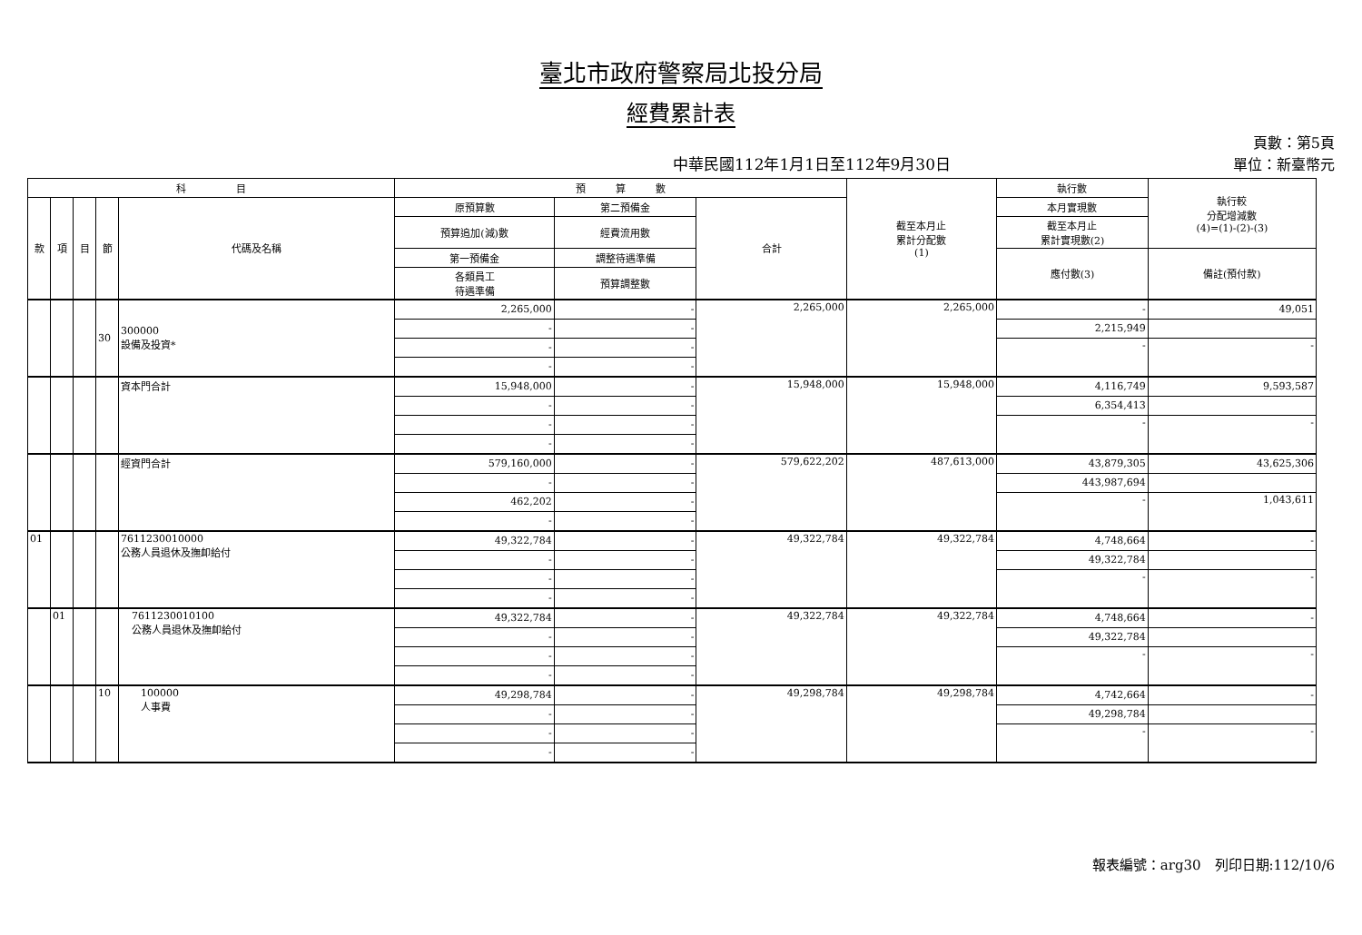臺北市政府警察局北投分局
經費累計表
中華民國112年1月1日至112年9月30日
頁數：第5頁
單位：新臺幣元
| 科 目 | | | | | 預 算 數 | | | 截至本月止 累計分配數 (1) | 執行數 | 執行較 分配增減數 (4)=(1)-(2)-(3) |
| --- | --- | --- | --- | --- | --- | --- | --- | --- | --- | --- |
| 款 | 項 | 目 | 節 | 代碼及名稱 | 原預算數 | 第二預備金 | 合計 | | 本月實現數 | |
| | | | | | 預算追加(減)數 | 經費流用數 | | | 截至本月止 累計實現數(2) | |
| | | | | | 第一預備金 | 調整待遇準備 | | | 應付數(3) | 備註(預付款) |
| | | | | | 各類員工 待遇準備 | 預算調整數 | | | | |
| | | | 30 | 300000 設備及投資* | 2,265,000 | - | 2,265,000 | 2,265,000 | - | 49,051 |
| | | | | | - | - | | | 2,215,949 | |
| | | | | | - | - | | | - | - |
| | | | | | - | - | | | | |
| | | | | 資本門合計 | 15,948,000 | - | 15,948,000 | 15,948,000 | 4,116,749 | 9,593,587 |
| | | | | | - | - | | | 6,354,413 | |
| | | | | | - | - | | | - | - |
| | | | | | - | - | | | | |
| | | | | 經資門合計 | 579,160,000 | - | 579,622,202 | 487,613,000 | 43,879,305 | 43,625,306 |
| | | | | | - | - | | | 443,987,694 | |
| | | | | | 462,202 | - | | | - | 1,043,611 |
| | | | | | - | - | | | | |
| 01 | | | | 7611230010000 公務人員退休及撫卹給付 | 49,322,784 | - | 49,322,784 | 49,322,784 | 4,748,664 | - |
| | | | | | - | - | | | 49,322,784 | |
| | | | | | - | - | | | - | - |
| | | | | | - | - | | | | |
| | 01 | | | 7611230010100 公務人員退休及撫卹給付 | 49,322,784 | - | 49,322,784 | 49,322,784 | 4,748,664 | - |
| | | | | | - | - | | | 49,322,784 | |
| | | | | | - | - | | | - | - |
| | | | | | - | - | | | | |
| | | | 10 | 100000 人事費 | 49,298,784 | - | 49,298,784 | 49,298,784 | 4,742,664 | - |
| | | | | | - | - | | | 49,298,784 | |
| | | | | | - | - | | | - | - |
| | | | | | - | - | | | | |
報表編號：arg30　列印日期:112/10/6